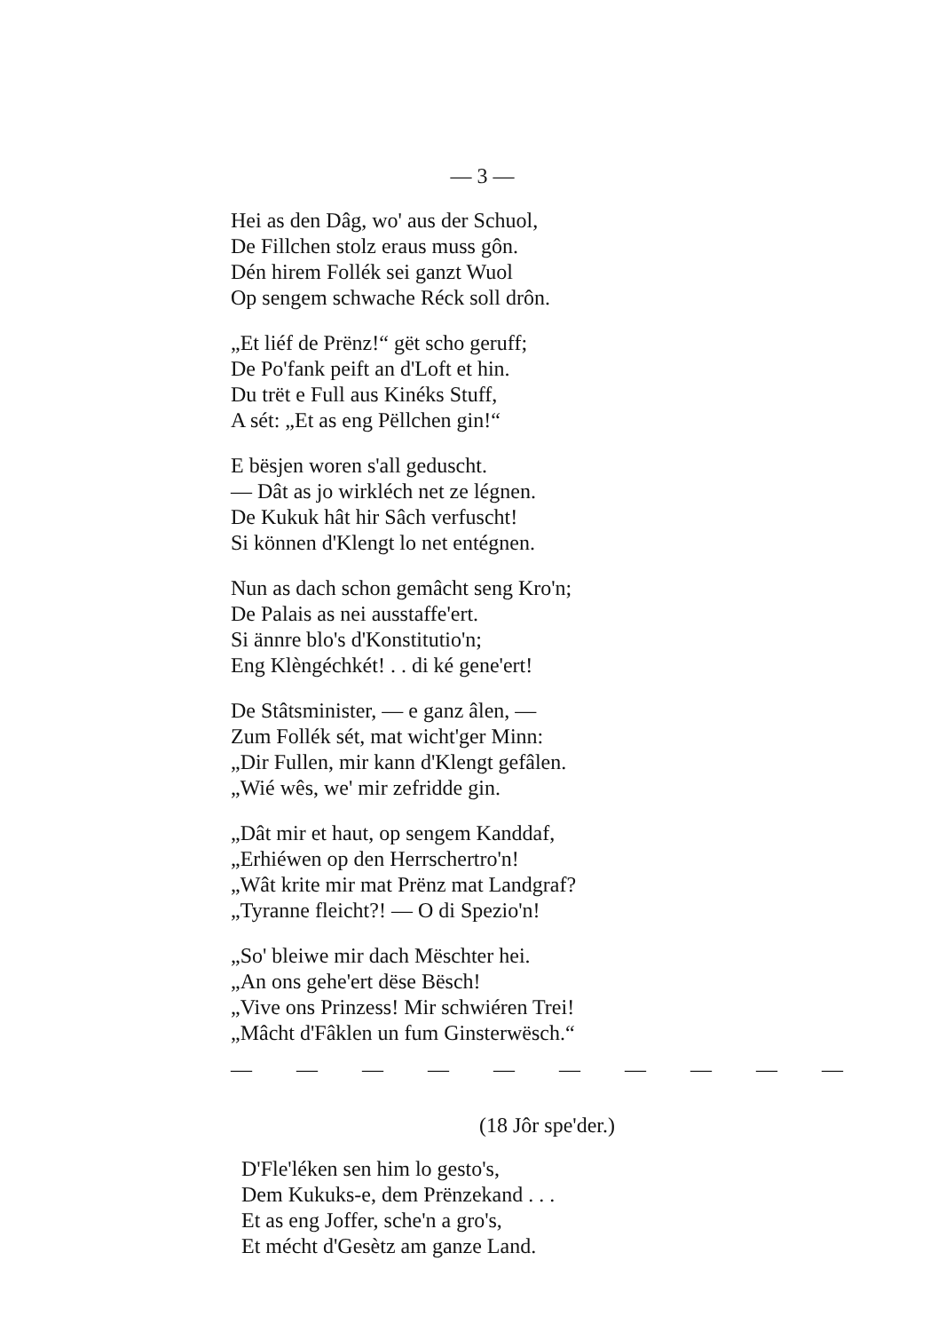— 3 —
Hei as den Dâg, wo' aus der Schuol,
De Fillchen stolz eraus muss gôn.
Dén hirem Follék sei ganzt Wuol
Op sengem schwache Réck soll drôn.
„Et liéf de Prënz!“ gët scho geruff;
De Po'fank peift an d'Loft et hin.
Du trët e Full aus Kinéks Stuff,
A sét: „Et as eng Pëllchen gin!“
E bësjen woren s'all geduscht.
— Dât as jo wirkléch net ze légnen.
De Kukuk hât hir Sâch verfuscht!
Si können d'Klengt lo net entégnen.
Nun as dach schon gemâcht seng Kro'n;
De Palais as nei ausstaffe'ert.
Si ännre blo's d'Konstitutio'n;
Eng Klèngéchkét! . . di ké gene'ert!
De Stâtsminister, — e ganz âlen, —
Zum Follék sét, mat wicht'ger Minn:
„Dir Fullen, mir kann d'Klengt gefâlen.
„Wié wês, we' mir zefridde gin.
„Dât mir et haut, op sengem Kanddaf,
„Erhiéwen op den Herrschertro'n!
„Wât krite mir mat Prënz mat Landgraf?
„Tyranne fleicht?! — O di Spezio'n!
„So' bleiwe mir dach Mëschter hei.
„An ons gehe'ert dëse Bësch!
„Vive ons Prinzess! Mir schwiéren Trei!
„Mâcht d'Fâklen un fum Ginsterwësch.“
— — — — — — — — — —
(18 Jôr spe'der.)
D'Fle'léken sen him lo gesto's,
Dem Kukuks-e, dem Prënzekand . . .
Et as eng Joffer, sche'n a gro's,
Et mécht d'Gesètz am ganze Land.